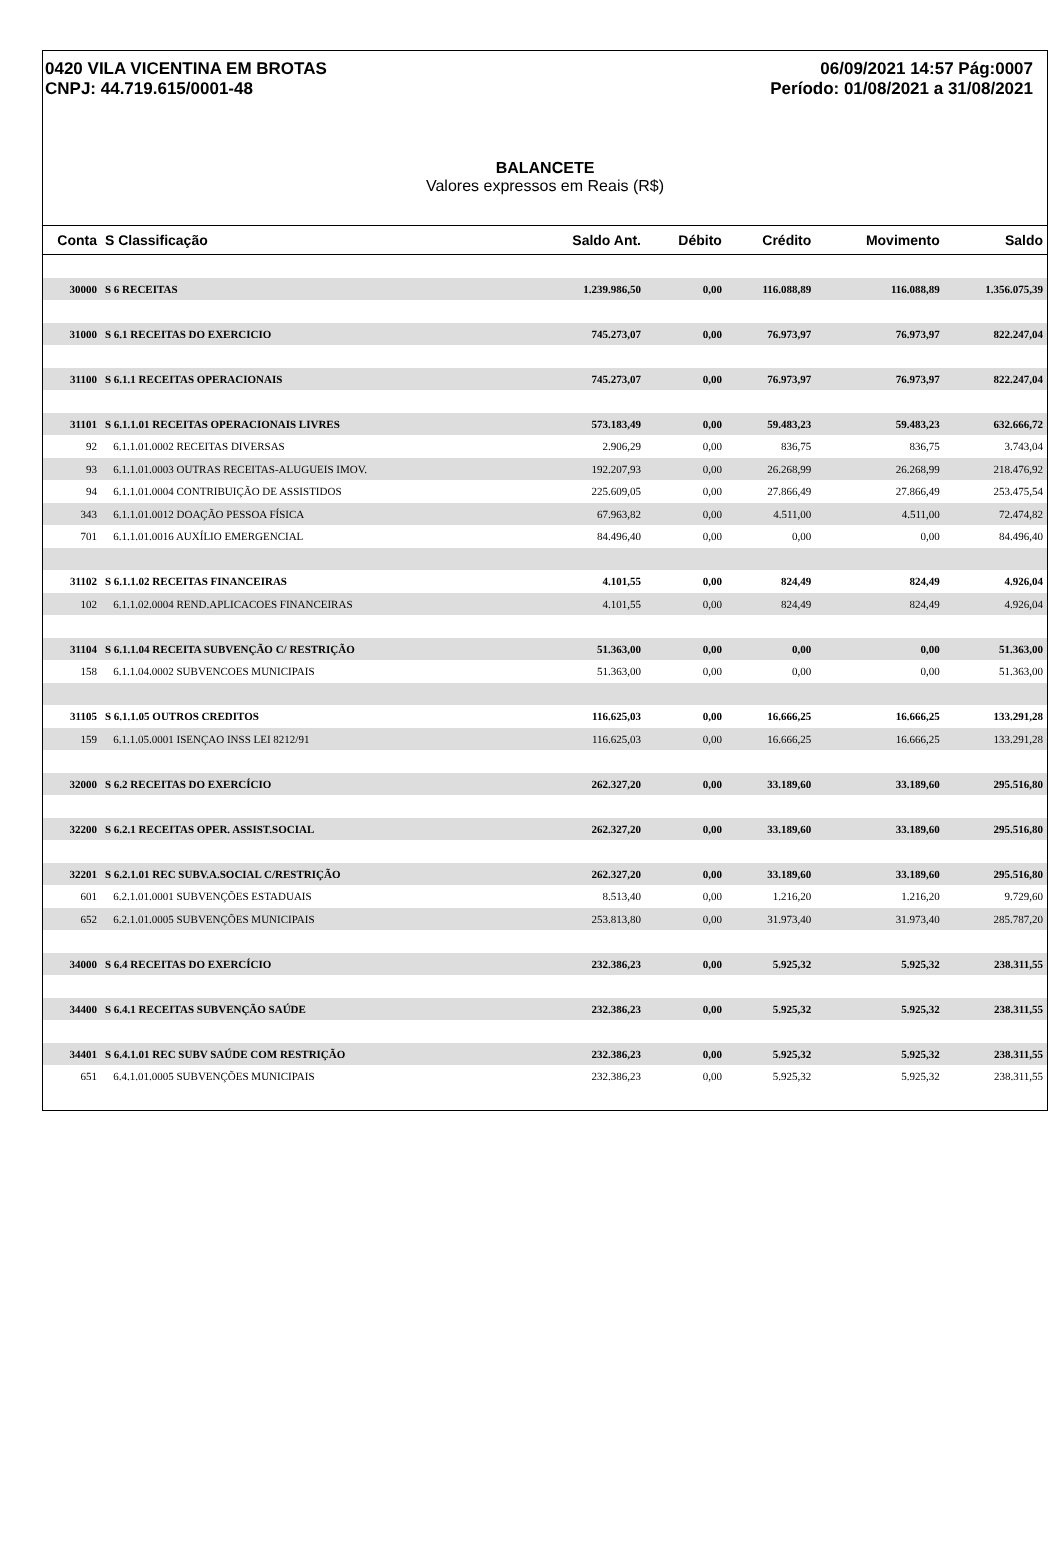0420 VILA VICENTINA EM BROTAS
CNPJ: 44.719.615/0001-48
06/09/2021 14:57 Pág:0007
Período: 01/08/2021 a 31/08/2021
BALANCETE
Valores expressos em Reais (R$)
| Conta | S Classificação | Saldo Ant. | Débito | Crédito | Movimento | Saldo |
| --- | --- | --- | --- | --- | --- | --- |
| 30000 | S 6 RECEITAS | 1.239.986,50 | 0,00 | 116.088,89 | 116.088,89 | 1.356.075,39 |
| 31000 | S 6.1 RECEITAS DO EXERCICIO | 745.273,07 | 0,00 | 76.973,97 | 76.973,97 | 822.247,04 |
| 31100 | S 6.1.1 RECEITAS OPERACIONAIS | 745.273,07 | 0,00 | 76.973,97 | 76.973,97 | 822.247,04 |
| 31101 | S 6.1.1.01 RECEITAS OPERACIONAIS LIVRES | 573.183,49 | 0,00 | 59.483,23 | 59.483,23 | 632.666,72 |
| 92 | 6.1.1.01.0002 RECEITAS DIVERSAS | 2.906,29 | 0,00 | 836,75 | 836,75 | 3.743,04 |
| 93 | 6.1.1.01.0003 OUTRAS RECEITAS-ALUGUEIS IMOV. | 192.207,93 | 0,00 | 26.268,99 | 26.268,99 | 218.476,92 |
| 94 | 6.1.1.01.0004 CONTRIBUIÇÃO DE ASSISTIDOS | 225.609,05 | 0,00 | 27.866,49 | 27.866,49 | 253.475,54 |
| 343 | 6.1.1.01.0012 DOAÇÃO PESSOA FÍSICA | 67.963,82 | 0,00 | 4.511,00 | 4.511,00 | 72.474,82 |
| 701 | 6.1.1.01.0016 AUXÍLIO EMERGENCIAL | 84.496,40 | 0,00 | 0,00 | 0,00 | 84.496,40 |
| 31102 | S 6.1.1.02 RECEITAS FINANCEIRAS | 4.101,55 | 0,00 | 824,49 | 824,49 | 4.926,04 |
| 102 | 6.1.1.02.0004 REND.APLICACOES FINANCEIRAS | 4.101,55 | 0,00 | 824,49 | 824,49 | 4.926,04 |
| 31104 | S 6.1.1.04 RECEITA SUBVENÇÃO C/ RESTRIÇÃO | 51.363,00 | 0,00 | 0,00 | 0,00 | 51.363,00 |
| 158 | 6.1.1.04.0002 SUBVENCOES MUNICIPAIS | 51.363,00 | 0,00 | 0,00 | 0,00 | 51.363,00 |
| 31105 | S 6.1.1.05 OUTROS CREDITOS | 116.625,03 | 0,00 | 16.666,25 | 16.666,25 | 133.291,28 |
| 159 | 6.1.1.05.0001 ISENÇAO INSS LEI 8212/91 | 116.625,03 | 0,00 | 16.666,25 | 16.666,25 | 133.291,28 |
| 32000 | S 6.2 RECEITAS DO EXERCÍCIO | 262.327,20 | 0,00 | 33.189,60 | 33.189,60 | 295.516,80 |
| 32200 | S 6.2.1 RECEITAS OPER. ASSIST.SOCIAL | 262.327,20 | 0,00 | 33.189,60 | 33.189,60 | 295.516,80 |
| 32201 | S 6.2.1.01 REC SUBV.A.SOCIAL C/RESTRIÇÃO | 262.327,20 | 0,00 | 33.189,60 | 33.189,60 | 295.516,80 |
| 601 | 6.2.1.01.0001 SUBVENÇÕES ESTADUAIS | 8.513,40 | 0,00 | 1.216,20 | 1.216,20 | 9.729,60 |
| 652 | 6.2.1.01.0005 SUBVENÇÕES MUNICIPAIS | 253.813,80 | 0,00 | 31.973,40 | 31.973,40 | 285.787,20 |
| 34000 | S 6.4 RECEITAS DO EXERCÍCIO | 232.386,23 | 0,00 | 5.925,32 | 5.925,32 | 238.311,55 |
| 34400 | S 6.4.1 RECEITAS SUBVENÇÃO SAÚDE | 232.386,23 | 0,00 | 5.925,32 | 5.925,32 | 238.311,55 |
| 34401 | S 6.4.1.01 REC SUBV SAÚDE COM RESTRIÇÃO | 232.386,23 | 0,00 | 5.925,32 | 5.925,32 | 238.311,55 |
| 651 | 6.4.1.01.0005 SUBVENÇÕES MUNICIPAIS | 232.386,23 | 0,00 | 5.925,32 | 5.925,32 | 238.311,55 |